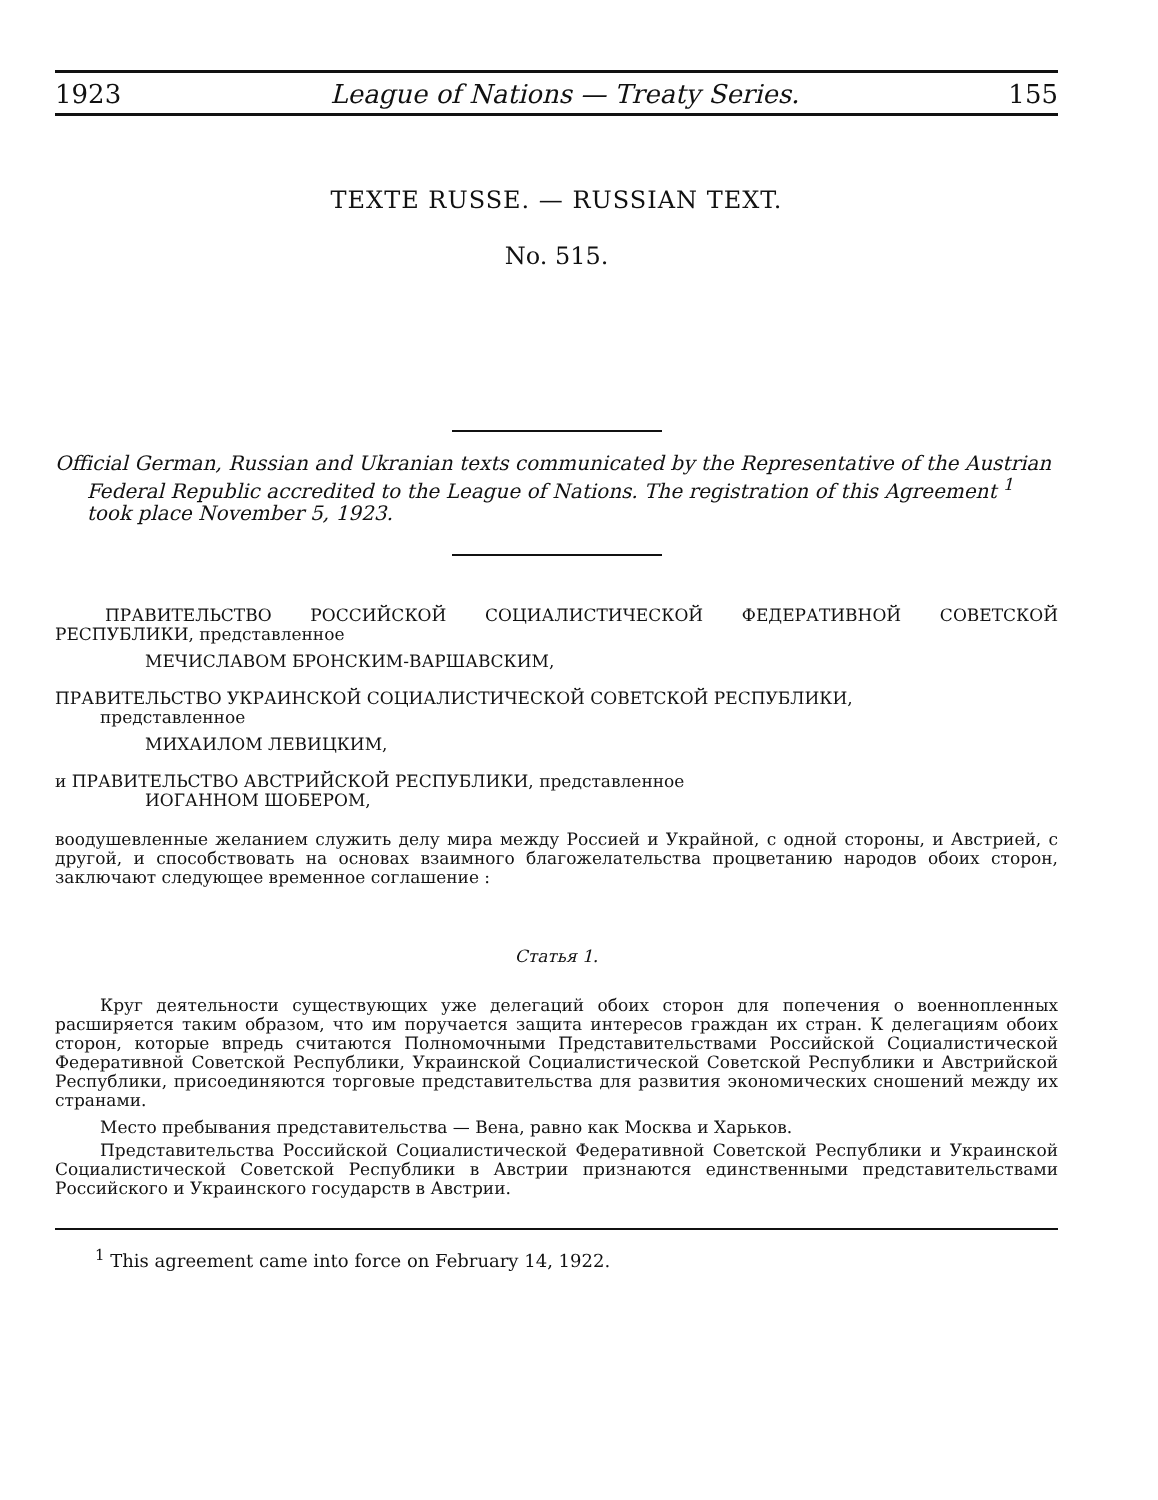1923 League of Nations — Treaty Series. 155
TEXTE RUSSE. — RUSSIAN TEXT.
No. 515.
Official German, Russian and Ukranian texts communicated by the Representative of the Austrian
Federal Republic accredited to the League of Nations. The registration of this Agreement <sup>1</sup>
took place November 5, 1923.
ПРАВИТЕЛЬСТВО РОССИЙСКОЙ СОЦИАЛИСТИЧЕСКОЙ ФЕДЕРАТИВНОЙ СОВЕТСКОЙ РЕСПУБЛИКИ, представленное
МЕЧИСЛАВОМ БРОНСКИМ-ВАРШАВСКИМ,
ПРАВИТЕЛЬСТВО УКРАИНСКОЙ СОЦИАЛИСТИЧЕСКОЙ СОВЕТСКОЙ РЕСПУБЛИКИ,
представленное
МИХАИЛОМ ЛЕВИЦКИМ,
и ПРАВИТЕЛЬСТВО АВСТРИЙСКОЙ РЕСПУБЛИКИ, представленное
ИОГАННОМ ШОБЕРОМ,
воодушевленные желанием служить делу мира между Россией и Украйной, с одной стороны, и Австрией, с другой, и способствовать на основах взаимного благожелательства процветанию народов обоих сторон, заключают следующее временное соглашение :
Статья 1.
Круг деятельности существующих уже делегаций обоих сторон для попечения о военнопленных расширяется таким образом, что им поручается защита интересов граждан их стран. К делегациям обоих сторон, которые впредь считаются Полномочными Представительствами Российской Социалистической Федеративной Советской Республики, Украинской Социалистической Советской Республики и Австрийской Республики, присоединяются торговые представительства для развития экономических сношений между их странами.
Место пребывания представительства — Вена, равно как Москва и Харьков.
Представительства Российской Социалистической Федеративной Советской Республики и Украинской Социалистической Советской Республики в Австрии признаются единственными представительствами Российского и Украинского государств в Австрии.
<sup>1</sup> This agreement came into force on February 14, 1922.